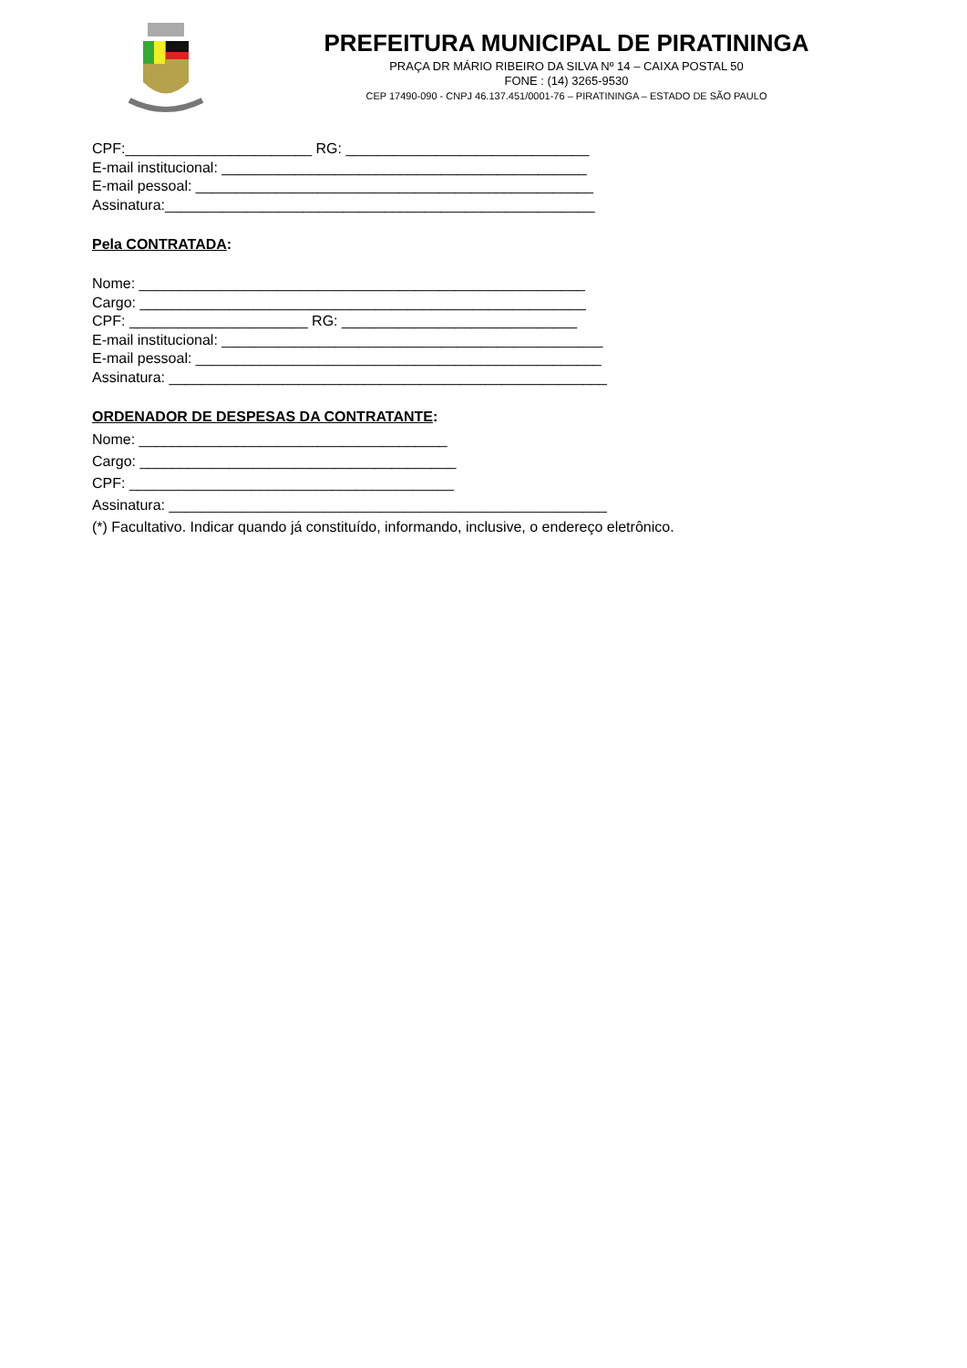PREFEITURA MUNICIPAL DE PIRATININGA
PRAÇA DR MÁRIO RIBEIRO DA SILVA Nº 14 – CAIXA POSTAL 50
FONE : (14) 3265-9530
CEP 17490-090 - CNPJ 46.137.451/0001-76 – PIRATININGA – ESTADO DE SÃO PAULO
CPF:_______________________ RG: ______________________________
E-mail institucional: _____________________________________________
E-mail pessoal: _________________________________________________
Assinatura:_____________________________________________________
Pela CONTRATADA:
Nome: _______________________________________________________
Cargo: _______________________________________________________
CPF: ______________________ RG: _____________________________
E-mail institucional: _______________________________________________
E-mail pessoal: __________________________________________________
Assinatura: ______________________________________________________
ORDENADOR DE DESPESAS DA CONTRATANTE:
Nome: ______________________________________
Cargo: _______________________________________
CPF: ________________________________________
Assinatura: ______________________________________________________
(*) Facultativo. Indicar quando já constituído, informando, inclusive, o endereço eletrônico.